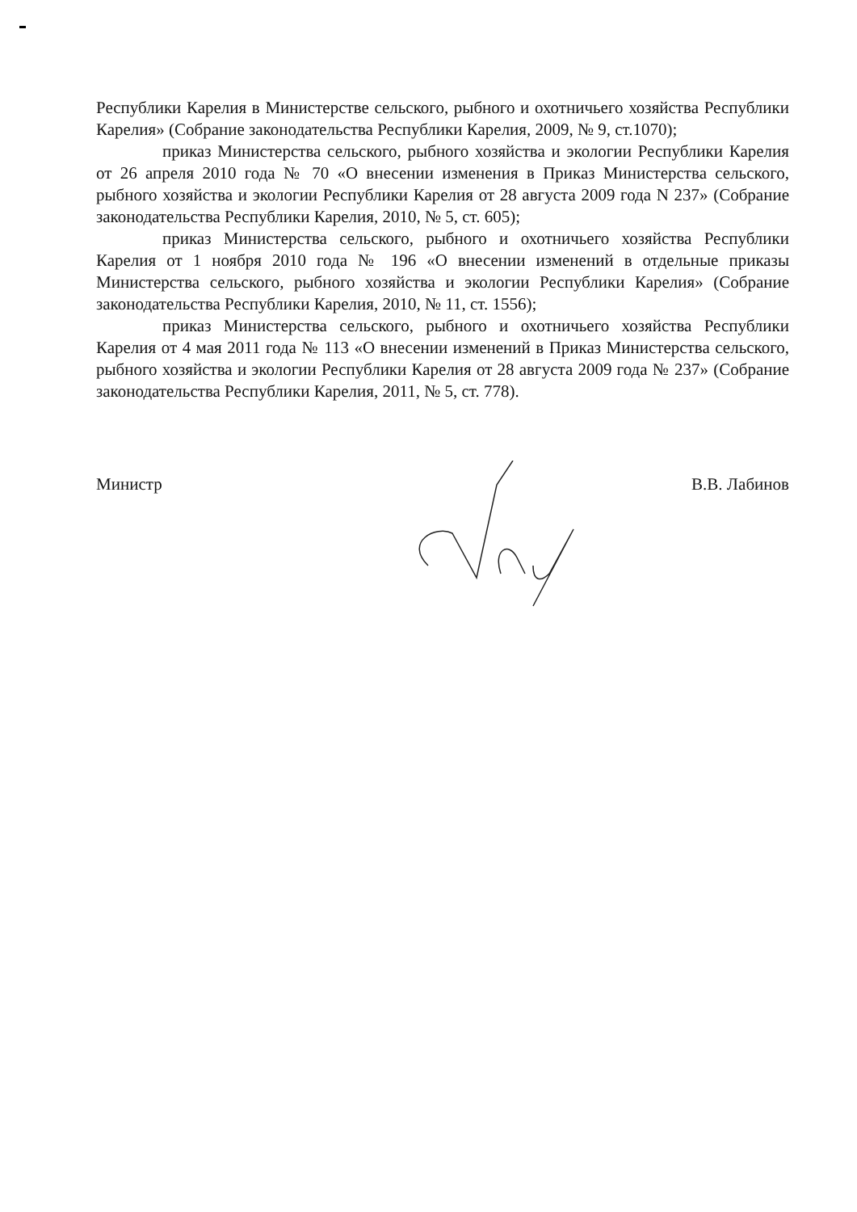Республики Карелия в Министерстве сельского, рыбного и охотничьего хозяйства Республики Карелия» (Собрание законодательства Республики Карелия, 2009, № 9, ст.1070);
приказ Министерства сельского, рыбного хозяйства и экологии Республики Карелия от 26 апреля 2010 года № 70 «О внесении изменения в Приказ Министерства сельского, рыбного хозяйства и экологии Республики Карелия от 28 августа 2009 года N 237» (Собрание законодательства Республики Карелия, 2010, № 5, ст. 605);
приказ Министерства сельского, рыбного и охотничьего хозяйства Республики Карелия от 1 ноября 2010 года № 196 «О внесении изменений в отдельные приказы Министерства сельского, рыбного хозяйства и экологии Республики Карелия» (Собрание законодательства Республики Карелия, 2010, № 11, ст. 1556);
приказ Министерства сельского, рыбного и охотничьего хозяйства Республики Карелия от 4 мая 2011 года № 113 «О внесении изменений в Приказ Министерства сельского, рыбного хозяйства и экологии Республики Карелия от 28 августа 2009 года № 237» (Собрание законодательства Республики Карелия, 2011, № 5, ст. 778).
Министр В.В. Лабинов